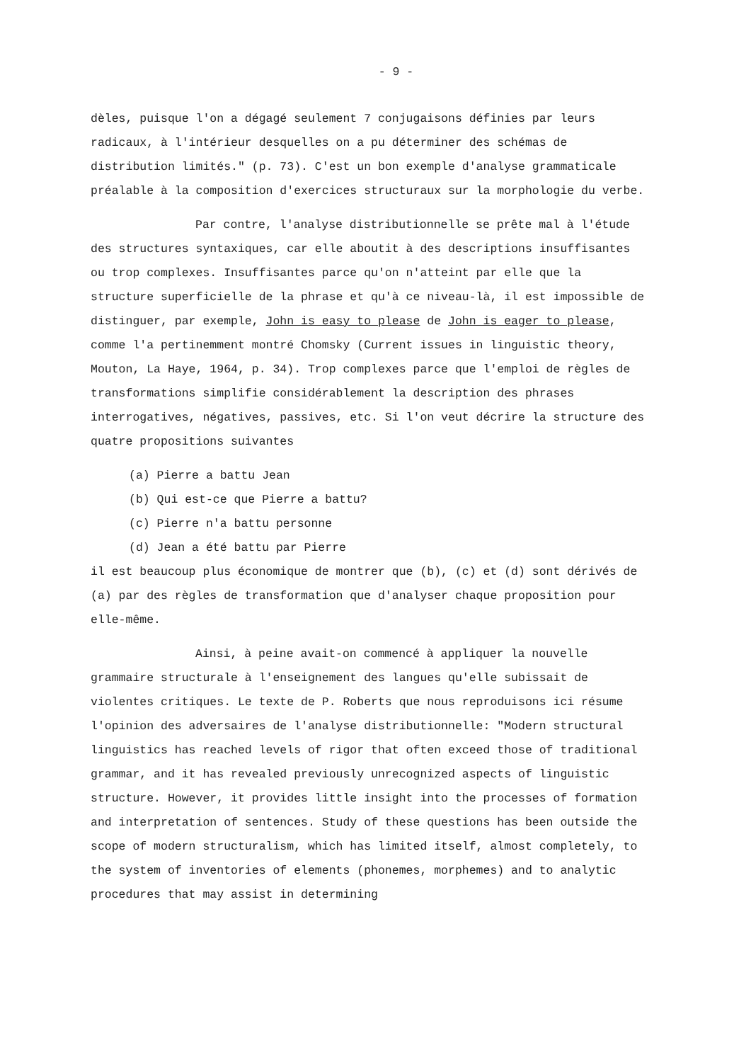- 9 -
dèles, puisque l'on a dégagé seulement 7 conjugaisons définies par leurs radicaux, à l'intérieur desquelles on a pu déterminer des schémas de distribution limités." (p. 73). C'est un bon exemple d'analyse grammaticale préalable à la composition d'exercices structuraux sur la morphologie du verbe.
Par contre, l'analyse distributionnelle se prête mal à l'étude des structures syntaxiques, car elle aboutit à des descriptions insuffisantes ou trop complexes. Insuffisantes parce qu'on n'atteint par elle que la structure superficielle de la phrase et qu'à ce niveau-là, il est impossible de distinguer, par exemple, John is easy to please de John is eager to please, comme l'a pertinemment montré Chomsky (Current issues in linguistic theory, Mouton, La Haye, 1964, p. 34). Trop complexes parce que l'emploi de règles de transformations simplifie considérablement la description des phrases interrogatives, négatives, passives, etc. Si l'on veut décrire la structure des quatre propositions suivantes
(a) Pierre a battu Jean
(b) Qui est-ce que Pierre a battu?
(c) Pierre n'a battu personne
(d) Jean a été battu par Pierre
il est beaucoup plus économique de montrer que (b), (c) et (d) sont dérivés de (a) par des règles de transformation que d'analyser chaque proposition pour elle-même.
Ainsi, à peine avait-on commencé à appliquer la nouvelle grammaire structurale à l'enseignement des langues qu'elle subissait de violentes critiques. Le texte de P. Roberts que nous reproduisons ici résume l'opinion des adversaires de l'analyse distributionnelle: "Modern structural linguistics has reached levels of rigor that often exceed those of traditional grammar, and it has revealed previously unrecognized aspects of linguistic structure. However, it provides little insight into the processes of formation and interpretation of sentences. Study of these questions has been outside the scope of modern structuralism, which has limited itself, almost completely, to the system of inventories of elements (phonemes, morphemes) and to analytic procedures that may assist in determining